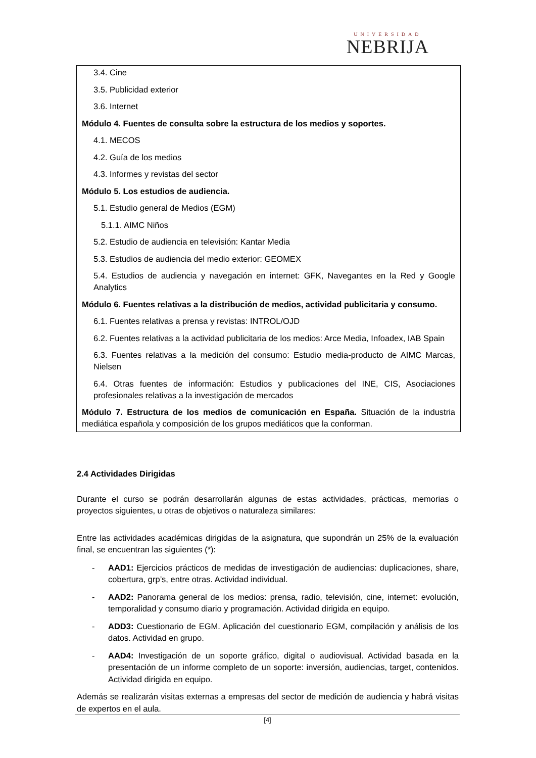UNIVERSIDAD
NEBRIJA
3.4. Cine
3.5. Publicidad exterior
3.6. Internet
Módulo 4. Fuentes de consulta sobre la estructura de los medios y soportes.
4.1. MECOS
4.2. Guía de los medios
4.3. Informes y revistas del sector
Módulo 5. Los estudios de audiencia.
5.1. Estudio general de Medios (EGM)
5.1.1. AIMC Niños
5.2. Estudio de audiencia en televisión: Kantar Media
5.3. Estudios de audiencia del medio exterior: GEOMEX
5.4. Estudios de audiencia y navegación en internet: GFK, Navegantes en la Red y Google Analytics
Módulo 6. Fuentes relativas a la distribución de medios, actividad publicitaria y consumo.
6.1. Fuentes relativas a prensa y revistas: INTROL/OJD
6.2. Fuentes relativas a la actividad publicitaria de los medios: Arce Media, Infoadex, IAB Spain
6.3. Fuentes relativas a la medición del consumo: Estudio media-producto de AIMC Marcas, Nielsen
6.4. Otras fuentes de información: Estudios y publicaciones del INE, CIS, Asociaciones profesionales relativas a la investigación de mercados
Módulo 7. Estructura de los medios de comunicación en España. Situación de la industria mediática española y composición de los grupos mediáticos que la conforman.
2.4 Actividades Dirigidas
Durante el curso se podrán desarrollarán algunas de estas actividades, prácticas, memorias o proyectos siguientes, u otras de objetivos o naturaleza similares:
Entre las actividades académicas dirigidas de la asignatura, que supondrán un 25% de la evaluación final, se encuentran las siguientes (*):
- AAD1: Ejercicios prácticos de medidas de investigación de audiencias: duplicaciones, share, cobertura, grp’s, entre otras. Actividad individual.
- AAD2: Panorama general de los medios: prensa, radio, televisión, cine, internet: evolución, temporalidad y consumo diario y programación. Actividad dirigida en equipo.
- ADD3: Cuestionario de EGM. Aplicación del cuestionario EGM, compilación y análisis de los datos. Actividad en grupo.
- AAD4: Investigación de un soporte gráfico, digital o audiovisual. Actividad basada en la presentación de un informe completo de un soporte: inversión, audiencias, target, contenidos. Actividad dirigida en equipo.
Además se realizarán visitas externas a empresas del sector de medición de audiencia y habrá visitas de expertos en el aula.
[4]